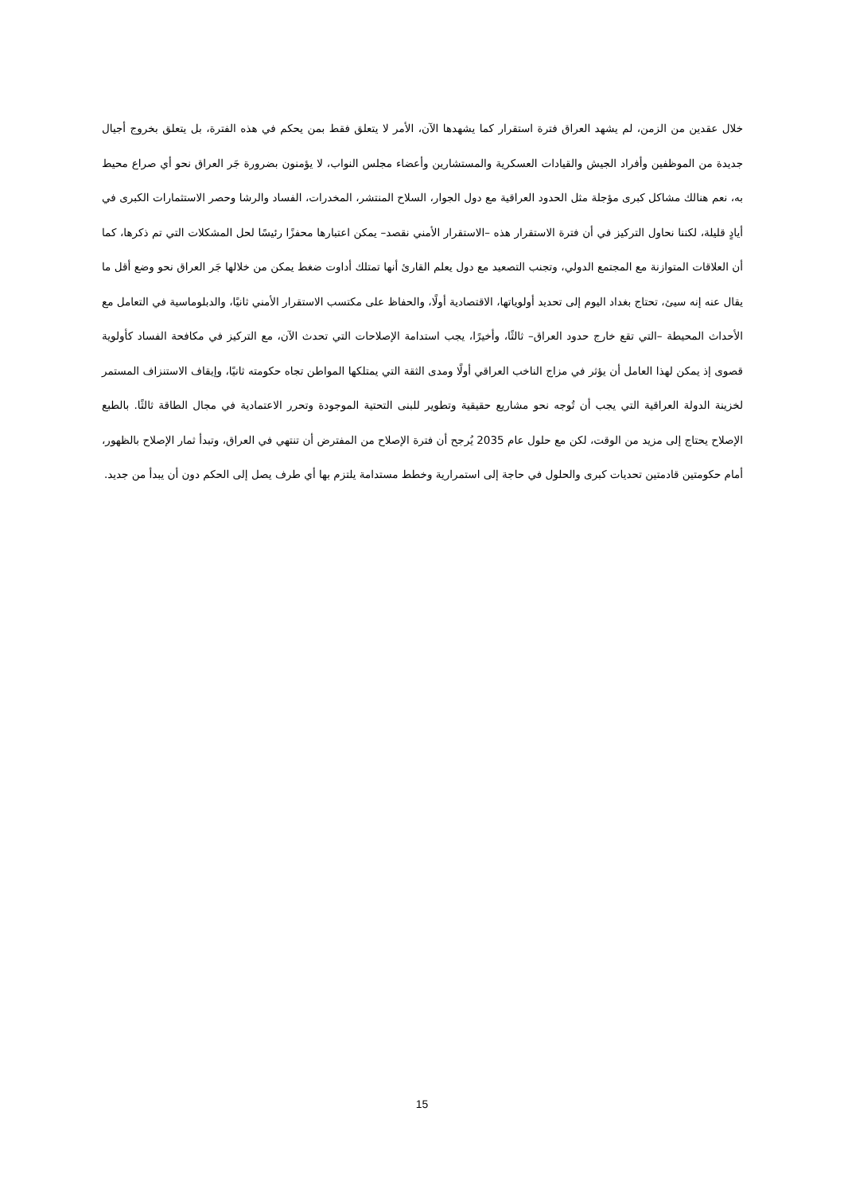خلال عقدين من الزمن، لم يشهد العراق فترة استقرار كما يشهدها الآن، الأمر لا يتعلق فقط بمن يحكم في هذه الفترة، بل يتعلق بخروج أجيال جديدة من الموظفين وأفراد الجيش والقيادات العسكرية والمستشارين وأعضاء مجلس النواب، لا يؤمنون بضرورة جَر العراق نحو أي صراع محيط به، نعم هنالك مشاكل كبرى مؤجلة مثل الحدود العراقية مع دول الجوار، السلاح المنتشر، المخدرات، الفساد والرشا وحصر الاستثمارات الكبرى في أيادٍ قليلة، لكننا نحاول التركيز في أن فترة الاستقرار هذه –الاستقرار الأمني نقصد– يمكن اعتبارها محفزًا رئيسًا لحل المشكلات التي تم ذكرها، كما أن العلاقات المتوازنة مع المجتمع الدولي، وتجنب التصعيد مع دول يعلم القارئ أنها تمتلك أداوت ضغط يمكن من خلالها جَر العراق نحو وضع أقل ما يقال عنه إنه سيئ، تحتاج بغداد اليوم إلى تحديد أولوياتها، الاقتصادية أولًا، والحفاظ على مكتسب الاستقرار الأمني ثانيًا، والدبلوماسية في التعامل مع الأحداث المحيطة –التي تقع خارج حدود العراق– ثالثًا، وأخيرًا، يجب استدامة الإصلاحات التي تحدث الآن، مع التركيز في مكافحة الفساد كأولوية قصوى إذ يمكن لهذا العامل أن يؤثر في مزاج الناخب العراقي أولًا ومدى الثقة التي يمتلكها المواطن تجاه حكومته ثانيًا، وإيقاف الاستنزاف المستمر لخزينة الدولة العراقية التي يجب أن تُوجه نحو مشاريع حقيقية وتطوير للبنى التحتية الموجودة وتحرر الاعتمادية في مجال الطاقة ثالثًا. بالطبع الإصلاح يحتاج إلى مزيد من الوقت، لكن مع حلول عام 2035 يُرجح أن فترة الإصلاح من المفترض أن تنتهي في العراق، وتبدأ ثمار الإصلاح بالظهور، أمام حكومتين قادمتين تحديات كبرى والحلول في حاجة إلى استمرارية وخطط مستدامة يلتزم بها أي طرف يصل إلى الحكم دون أن يبدأ من جديد.
15